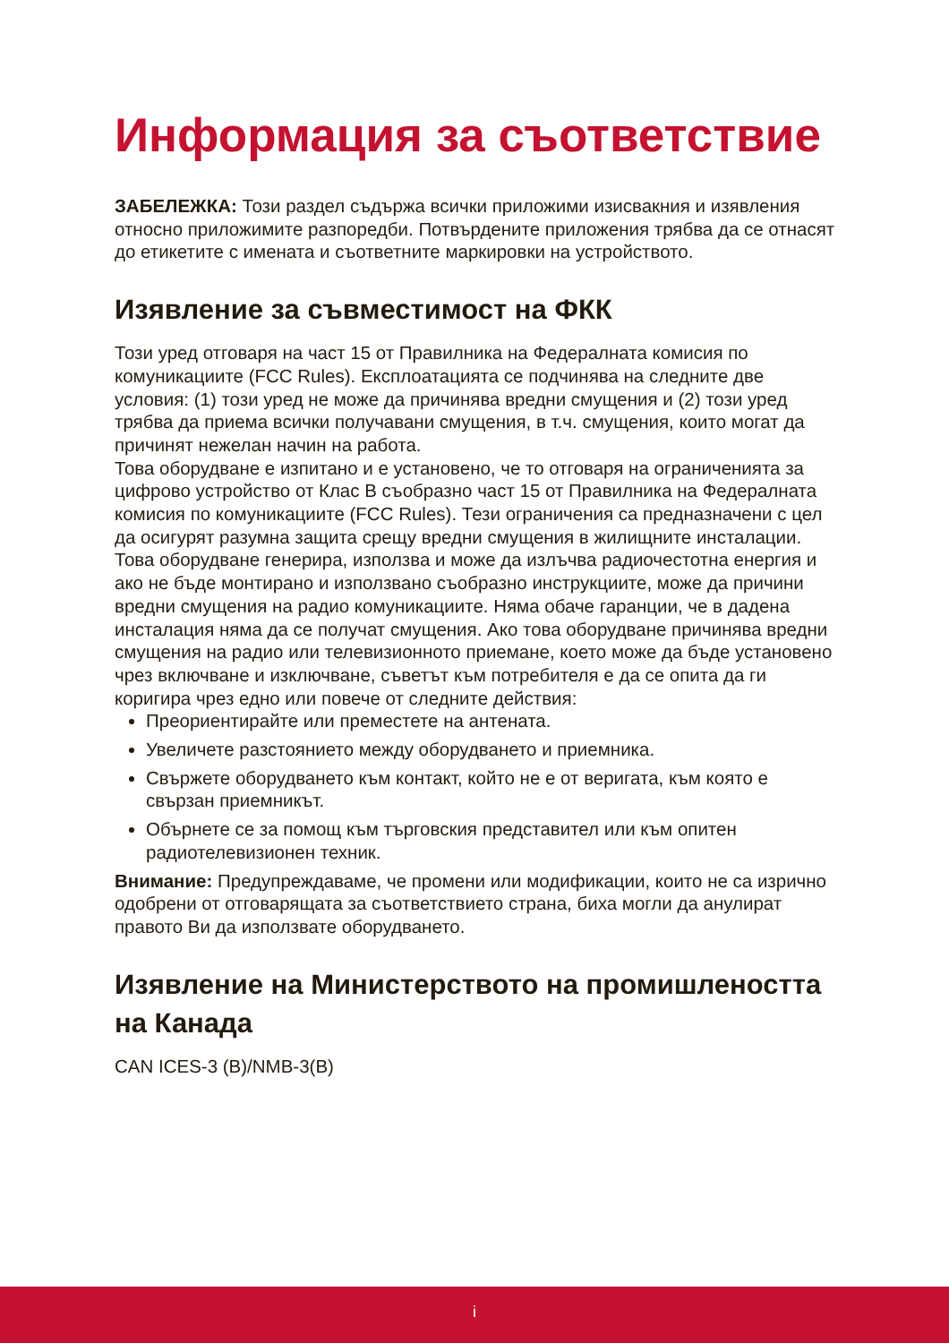Информация за съответствие
ЗАБЕЛЕЖКА: Този раздел съдържа всички приложими изисвакния и изявления относно приложимите разпоредби. Потвърдените приложения трябва да се отнасят до етикетите с имената и съответните маркировки на устройството.
Изявление за съвместимост на ФКК
Този уред отговаря на част 15 от Правилника на Федералната комисия по комуникациите (FCC Rules). Експлоатацията се подчинява на следните две условия: (1) този уред не може да причинява вредни смущения и (2) този уред трябва да приема всички получавани смущения, в т.ч. смущения, които могат да причинят нежелан начин на работа.
Това оборудване е изпитано и е установено, че то отговаря на ограниченията за цифрово устройство от Клас B съобразно част 15 от Правилника на Федералната комисия по комуникациите (FCC Rules). Тези ограничения са предназначени с цел да осигурят разумна защита срещу вредни смущения в жилищните инсталации. Това оборудване генерира, използва и може да излъчва радиочестотна енергия и ако не бъде монтирано и използвано съобразно инструкциите, може да причини вредни смущения на радио комуникациите. Няма обаче гаранции, че в дадена инсталация няма да се получат смущения. Ако това оборудване причинява вредни смущения на радио или телевизионното приемане, което може да бъде установено чрез включване и изключване, съветът към потребителя е да се опита да ги коригира чрез едно или повече от следните действия:
Преориентирайте или преместете на антената.
Увеличете разстоянието между оборудването и приемника.
Свържете оборудването към контакт, който не е от веригата, към която е свързан приемникът.
Обърнете се за помощ към търговския представител или към опитен радиотелевизионен техник.
Внимание: Предупреждаваме, че промени или модификации, които не са изрично одобрени от отговарящата за съответствието страна, биха могли да анулират правото Ви да използвате оборудването.
Изявление на Министерството на промишлеността на Канада
CAN ICES-3 (B)/NMB-3(B)
i